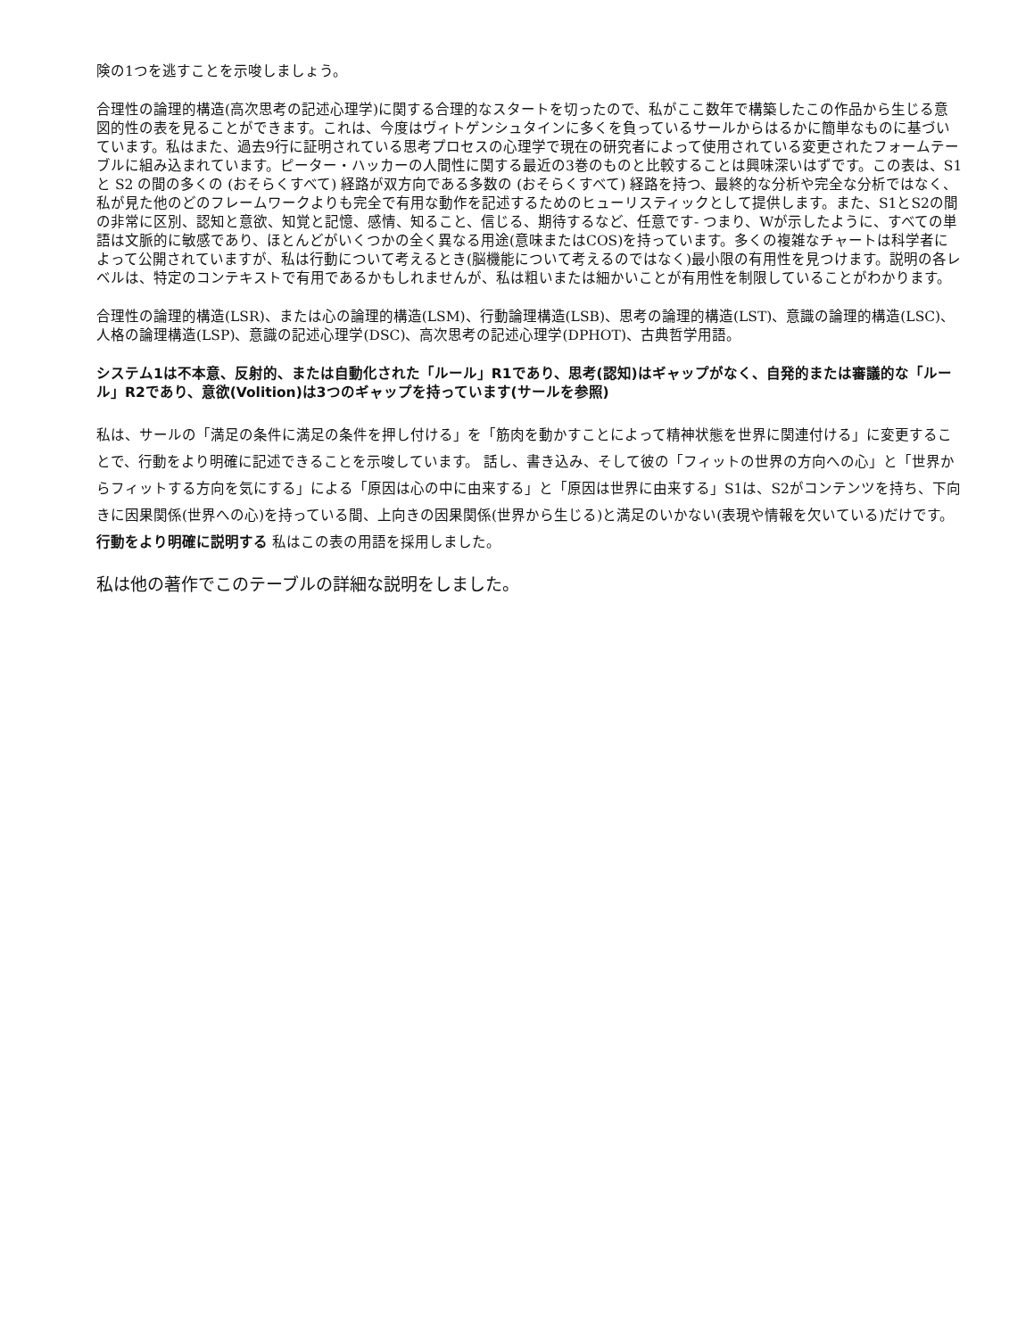険の1つを逃すことを示唆しましょう。
合理性の論理的構造(高次思考の記述心理学)に関する合理的なスタートを切ったので、私がここ数年で構築したこの作品から生じる意図的性の表を見ることができます。これは、今度はヴィトゲンシュタインに多くを負っているサールからはるかに簡単なものに基づいています。私はまた、過去9行に証明されている思考プロセスの心理学で現在の研究者によって使用されている変更されたフォームテーブルに組み込まれています。ピーター・ハッカーの人間性に関する最近の3巻のものと比較することは興味深いはずです。この表は、S1 と S2 の間の多くの (おそらくすべて) 経路が双方向である多数の (おそらくすべて) 経路を持つ、最終的な分析や完全な分析ではなく、私が見た他のどのフレームワークよりも完全で有用な動作を記述するためのヒューリスティックとして提供します。また、S1とS2の間の非常に区別、認知と意欲、知覚と記憶、感情、知ること、信じる、期待するなど、任意です- つまり、Wが示したように、すべての単語は文脈的に敏感であり、ほとんどがいくつかの全く異なる用途(意味またはCOS)を持っています。多くの複雑なチャートは科学者によって公開されていますが、私は行動について考えるとき(脳機能について考えるのではなく)最小限の有用性を見つけます。説明の各レベルは、特定のコンテキストで有用であるかもしれませんが、私は粗いまたは細かいことが有用性を制限していることがわかります。
合理性の論理的構造(LSR)、または心の論理的構造(LSM)、行動論理構造(LSB)、思考の論理的構造(LST)、意識の論理的構造(LSC)、人格の論理構造(LSP)、意識の記述心理学(DSC)、高次思考の記述心理学(DPHOT)、古典哲学用語。
システム1は不本意、反射的、または自動化された「ルール」R1であり、思考(認知)はギャップがなく、自発的または審議的な「ルール」R2であり、意欲(Volition)は3つのギャップを持っています(サールを参照)
私は、サールの「満足の条件に満足の条件を押し付ける」を「筋肉を動かすことによって精神状態を世界に関連付ける」に変更することで、行動をより明確に記述できることを示唆しています。 話し、書き込み、そして彼の「フィットの世界の方向への心」と「世界からフィットする方向を気にする」による「原因は心の中に由来する」と「原因は世界に由来する」S1は、S2がコンテンツを持ち、下向きに因果関係(世界への心)を持っている間、上向きの因果関係(世界から生じる)と満足のいかない(表現や情報を欠いている)だけです。行動をより明確に説明する 私はこの表の用語を採用しました。
私は他の著作でこのテーブルの詳細な説明をしました。